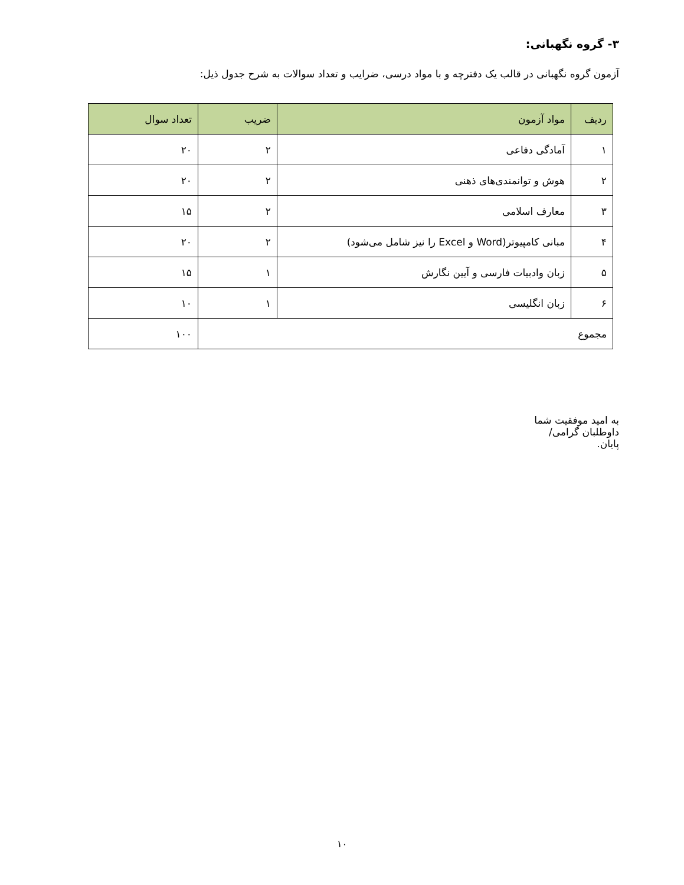۳- گروه نگهبانی:
آزمون گروه نگهبانی در قالب یک دفترچه و با مواد درسی، ضرایب و تعداد سوالات به شرح جدول ذیل:
| ردیف | مواد آزمون | ضریب | تعداد سوال |
| --- | --- | --- | --- |
| ۱ | آمادگی دفاعی | ۲ | ۲۰ |
| ۲ | هوش و توانمندی‌های ذهنی | ۲ | ۲۰ |
| ۳ | معارف اسلامی | ۲ | ۱۵ |
| ۴ | مبانی کامپیوتر(Word و Excel را نیز شامل می‌شود) | ۲ | ۲۰ |
| ۵ | زبان وادبیات فارسی و آیین نگارش | ۱ | ۱۵ |
| ۶ | زبان انگلیسی | ۱ | ۱۰ |
| مجموع | | | ۱۰۰ |
به امید موفقیت شما داوطلبان گرامی/ پایان.
۱۰